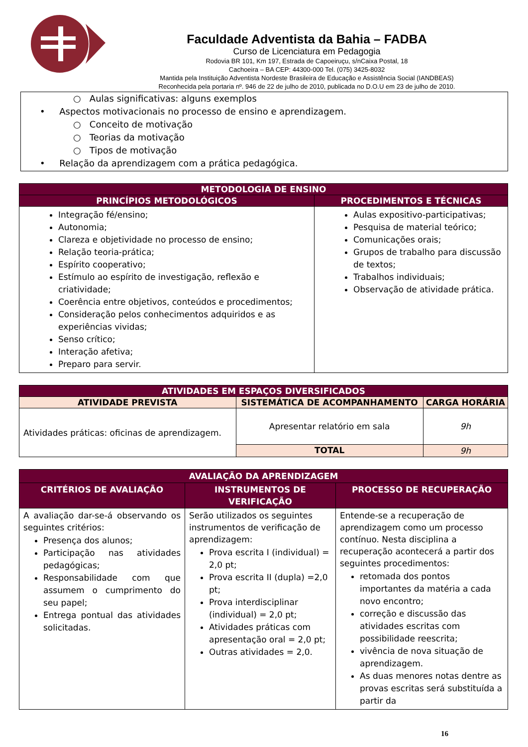Faculdade Adventista da Bahia – FADBA
Curso de Licenciatura em Pedagogia
Rodovia BR 101, Km 197, Estrada de Capoeiruçu, s/nCaixa Postal, 18
Cachoeira – BA CEP: 44300-000 Tel. (075) 3425-8032
Mantida pela Instituição Adventista Nordeste Brasileira de Educação e Assistência Social (IANDBEAS)
Reconhecida pela portaria nº. 946 de 22 de julho de 2010, publicada no D.O.U em 23 de julho de 2010.
○ Aulas significativas: alguns exemplos
• Aspectos motivacionais no processo de ensino e aprendizagem.
○ Conceito de motivação
○ Teorias da motivação
○ Tipos de motivação
• Relação da aprendizagem com a prática pedagógica.
| METODOLOGIA DE ENSINO | |
| --- | --- |
| PRINCÍPIOS METODOLÓGICOS | PROCEDIMENTOS E TÉCNICAS |
| Integração fé/ensino; Autonomia; Clareza e objetividade no processo de ensino; Relação teoria-prática; Espírito cooperativo; Estímulo ao espírito de investigação, reflexão e criatividade; Coerência entre objetivos, conteúdos e procedimentos; Consideração pelos conhecimentos adquiridos e as experiências vividas; Senso crítico; Interação afetiva; Preparo para servir. | Aulas expositivo-participativas; Pesquisa de material teórico; Comunicações orais; Grupos de trabalho para discussão de textos; Trabalhos individuais; Observação de atividade prática. |
| ATIVIDADES EM ESPAÇOS DIVERSIFICADOS | | |
| --- | --- | --- |
| ATIVIDADE PREVISTA | SISTEMÁTICA DE ACOMPANHAMENTO | CARGA HORÁRIA |
| Atividades práticas: oficinas de aprendizagem. | Apresentar relatório em sala | 9h |
| | TOTAL | 9h |
| AVALIAÇÃO DA APRENDIZAGEM | | |
| --- | --- | --- |
| CRITÉRIOS DE AVALIAÇÃO | INSTRUMENTOS DE VERIFICAÇÃO | PROCESSO DE RECUPERAÇÃO |
| A avaliação dar-se-á observando os seguintes critérios: Presença dos alunos; Participação nas atividades pedagógicas; Responsabilidade com que assumem o cumprimento do seu papel; Entrega pontual das atividades solicitadas. | Serão utilizados os seguintes instrumentos de verificação de aprendizagem: Prova escrita I (individual) = 2,0 pt; Prova escrita II (dupla) =2,0 pt; Prova interdisciplinar (individual) = 2,0 pt; Atividades práticas com apresentação oral = 2,0 pt; Outras atividades = 2,0. | Entende-se a recuperação de aprendizagem como um processo contínuo. Nesta disciplina a recuperação acontecerá a partir dos seguintes procedimentos: retomada dos pontos importantes da matéria a cada novo encontro; correção e discussão das atividades escritas com possibilidade reescrita; vivência de nova situação de aprendizagem. As duas menores notas dentre as provas escritas será substituída a partir da |
16